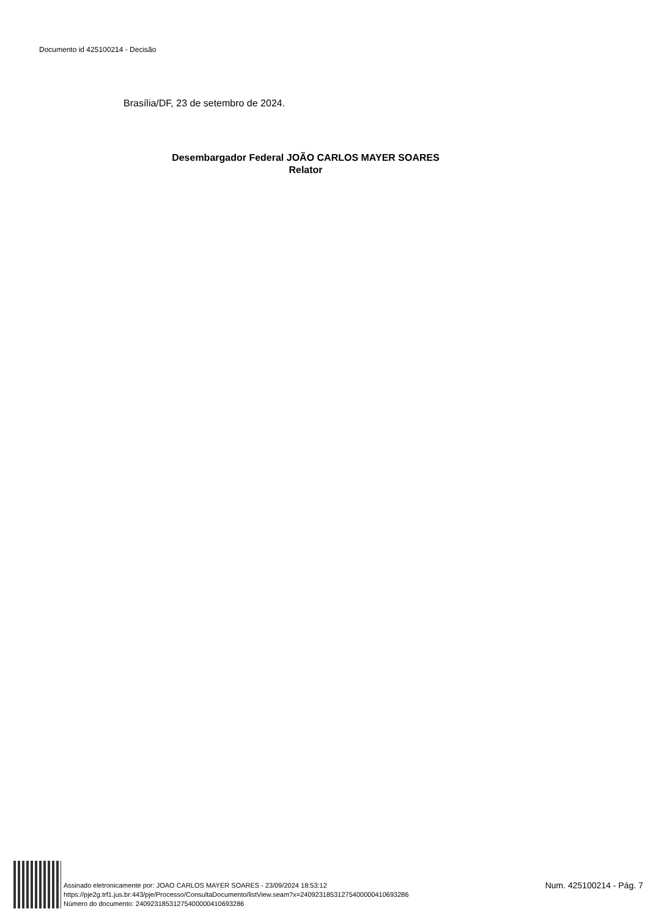Documento id 425100214 - Decisão
Brasília/DF, 23 de setembro de 2024.
Desembargador Federal JOÃO CARLOS MAYER SOARES
Relator
Assinado eletronicamente por: JOAO CARLOS MAYER SOARES - 23/09/2024 18:53:12
https://pje2g.trf1.jus.br:443/pje/Processo/ConsultaDocumento/listView.seam?x=24092318531275400000410693286
Número do documento: 24092318531275400000410693286
Num. 425100214 - Pág. 7